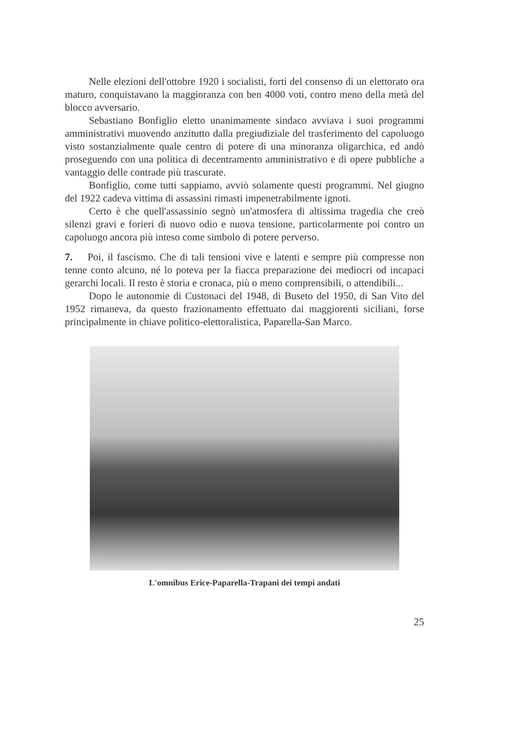Nelle elezioni dell'ottobre 1920 i socialisti, forti del consenso di un elettorato ora maturo, conquistavano la maggioranza con ben 4000 voti, contro meno della metà del blocco avversario.
Sebastiano Bonfiglio eletto unanimamente sindaco avviava i suoi programmi amministrativi muovendo anzitutto dalla pregiudiziale del trasferimento del capoluogo visto sostanzialmente quale centro di potere di una minoranza oligarchica, ed andò proseguendo con una politica di decentramento amministrativo e di opere pubbliche a vantaggio delle contrade più trascurate.
Bonfiglio, come tutti sappiamo, avviò solamente questi programmi. Nel giugno del 1922 cadeva vittima di assassini rimasti impenetrabilmente ignoti.
Certo è che quell'assassinio segnò un'atmosfera di altissima tragedia che creò silenzi gravi e forieri di nuovo odio e nuova tensione, particolarmente poi contro un capoluogo ancora più inteso come simbolo di potere perverso.
7. Poi, il fascismo. Che di tali tensioni vive e latenti e sempre più compresse non tenne conto alcuno, né lo poteva per la fiacca preparazione dei mediocri od incapaci gerarchi locali. Il resto è storia e cronaca, più o meno comprensibili, o attendibili...
Dopo le autonomie di Custonaci del 1948, di Buseto del 1950, di San Vito del 1952 rimaneva, da questo frazionamento effettuato dai maggiorenti siciliani, forse principalmente in chiave politico-elettoralistica, Paparella-San Marco.
L'omnibus Erice-Paparella-Trapani dei tempi andati
25